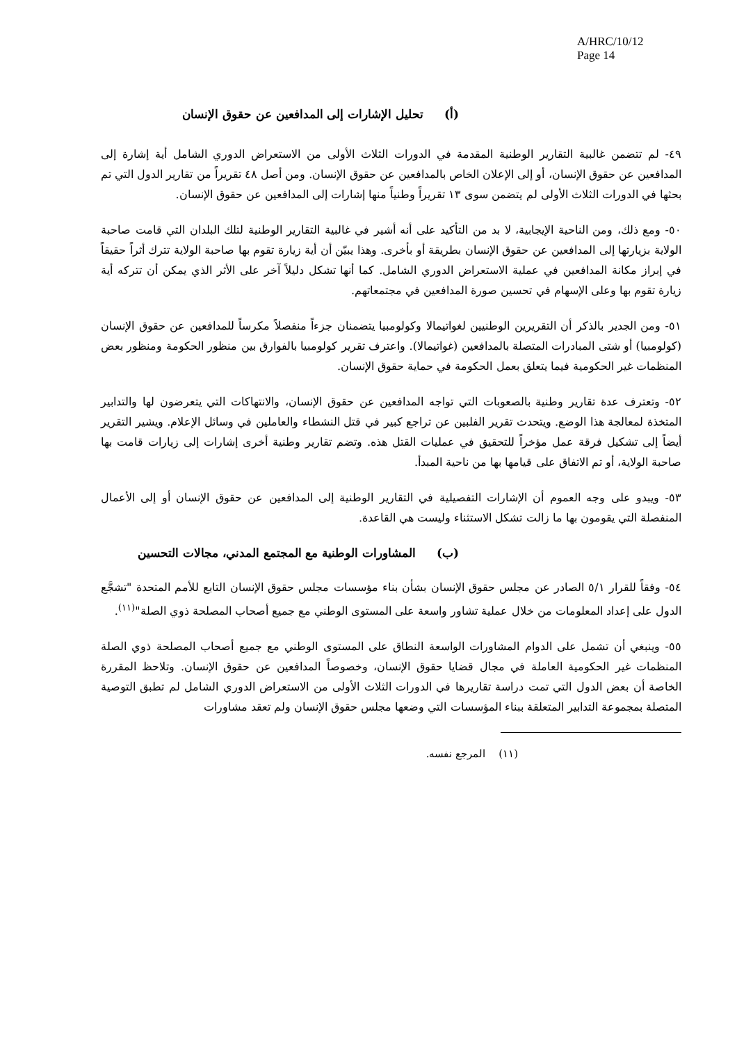A/HRC/10/12
Page 14
(أ) تحليل الإشارات إلى المدافعين عن حقوق الإنسان
٤٩- لم تتضمن غالبية التقارير الوطنية المقدمة في الدورات الثلاث الأولى من الاستعراض الدوري الشامل أية إشارة إلى المدافعين عن حقوق الإنسان، أو إلى الإعلان الخاص بالمدافعين عن حقوق الإنسان. ومن أصل ٤٨ تقريراً من تقارير الدول التي تم بحثها في الدورات الثلاث الأولى لم يتضمن سوى ١٣ تقريراً وطنياً منها إشارات إلى المدافعين عن حقوق الإنسان.
٥٠- ومع ذلك، ومن الناحية الإيجابية، لا بد من التأكيد على أنه أشير في غالبية التقارير الوطنية لتلك البلدان التي قامت صاحبة الولاية بزيارتها إلى المدافعين عن حقوق الإنسان بطريقة أو بأخرى. وهذا يبيّن أن أية زيارة تقوم بها صاحبة الولاية تترك أثراً حقيقاً في إبراز مكانة المدافعين في عملية الاستعراض الدوري الشامل. كما أنها تشكل دليلاً آخر على الأثر الذي يمكن أن تتركه أية زيارة تقوم بها وعلى الإسهام في تحسين صورة المدافعين في مجتمعاتهم.
٥١- ومن الجدير بالذكر أن التقريرين الوطنيين لغواتيمالا وكولومبيا يتضمنان جزءاً منفصلاً مكرساً للمدافعين عن حقوق الإنسان (كولومبيا) أو شتى المبادرات المتصلة بالمدافعين (غواتيمالا). واعترف تقرير كولومبيا بالفوارق بين منظور الحكومة ومنظور بعض المنظمات غير الحكومية فيما يتعلق بعمل الحكومة في حماية حقوق الإنسان.
٥٢- وتعترف عدة تقارير وطنية بالصعوبات التي تواجه المدافعين عن حقوق الإنسان، والانتهاكات التي يتعرضون لها والتدابير المتخذة لمعالجة هذا الوضع. ويتحدث تقرير الفلبين عن تراجع كبير في قتل النشطاء والعاملين في وسائل الإعلام. ويشير التقرير أيضاً إلى تشكيل فرقة عمل مؤخراً للتحقيق في عمليات القتل هذه. وتضم تقارير وطنية أخرى إشارات إلى زيارات قامت بها صاحبة الولاية، أو تم الاتفاق على قيامها بها من ناحية المبدأ.
٥٣- ويبدو على وجه العموم أن الإشارات التفصيلية في التقارير الوطنية إلى المدافعين عن حقوق الإنسان أو إلى الأعمال المنفصلة التي يقومون بها ما زالت تشكل الاستثناء وليست هي القاعدة.
(ب) المشاورات الوطنية مع المجتمع المدني، مجالات التحسين
٥٤- وفقاً للقرار ٥/١ الصادر عن مجلس حقوق الإنسان بشأن بناء مؤسسات مجلس حقوق الإنسان التابع للأمم المتحدة "تشجَّع الدول على إعداد المعلومات من خلال عملية تشاور واسعة على المستوى الوطني مع جميع أصحاب المصلحة ذوي الصلة"<sup>(١١)</sup>.
٥٥- وينبغي أن تشمل على الدوام المشاورات الواسعة النطاق على المستوى الوطني مع جميع أصحاب المصلحة ذوي الصلة المنظمات غير الحكومية العاملة في مجال قضايا حقوق الإنسان، وخصوصاً المدافعين عن حقوق الإنسان. وتلاحظ المقررة الخاصة أن بعض الدول التي تمت دراسة تقاريرها في الدورات الثلاث الأولى من الاستعراض الدوري الشامل لم تطبق التوصية المتصلة بمجموعة التدابير المتعلقة ببناء المؤسسات التي وضعها مجلس حقوق الإنسان ولم تعقد مشاورات
(١١) المرجع نفسه.